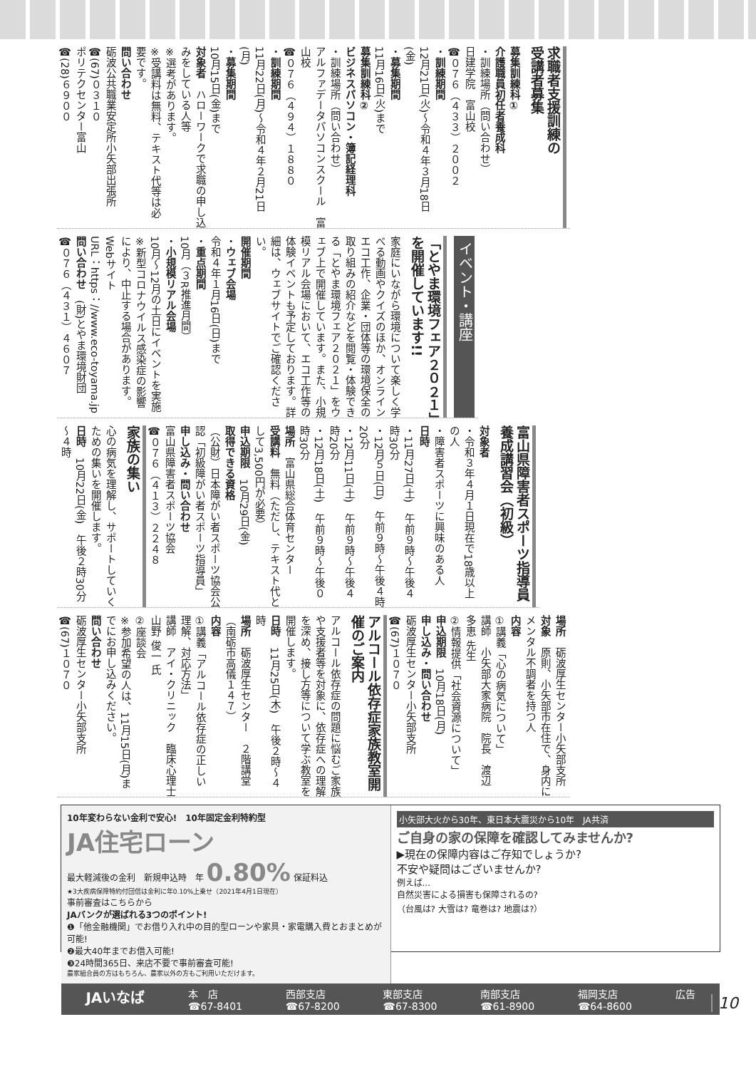求職者支援訓練の
受講者募集
募集訓練科①
介護職員初任者養成科
・訓練場所（問い合わせ）
日建学院　富山校
☎０７６（４３３）２００２
・訓練期間
12月21日(火)～令和４年３月18日(金)
・募集期間
11月16日(火)まで
募集訓練科②
ビジネスパソコン・簿記経理科
・訓練場所（問い合わせ）
アルファデータパソコンスクール　富山校
☎０７６（４９４）１８８０
・訓練期間
11月22日(月)～令和４年２月21日(月)
・募集期間
10月15日(金)まで
対象者　ハローワークで求職の申し込みをしている人等
※選考があります。
※受講料は無料、テキスト代等は必要です。
問い合わせ
砺波公共職業安定所小矢部出張所
☎(67)０３１０
ポリテクセンター富山
☎(28)６９００
イベント・講座
「とやま環境フェア２０２１」を開催しています!!
家庭にいながら環境について楽しく学べる動画やクイズのほか、オンラインエコ工作、企業・団体等の環境保全の取り組みの紹介などを閲覧・体験できる「とやま環境フェア２０２１」をウェブ上で開催しています。また、小規模リアル会場において、エコ工作等の体験イベントも予定しております。詳細は、ウェブサイトでご確認ください。
開催期間
・ウェブ会場
令和４年１月16日(日)まで
・重点期間
10月（３R推進月間）
・小規模リアル会場
10月～12月の土日にイベントを実施
※新型コロナウイルス感染症の影響により、中止する場合があります。
Webサイト
URL：https：//www.eco-toyama.jp
問い合わせ　(財)とやま環境財団
☎０７６（４３１）４６０７
富山県障害者スポーツ指導員養成講習会（初級）
対象者
・令和３年４月１日現在で18歳以上の人
・障害者スポーツに興味のある人
日時
・11月27日(土)　午前９時～午後４時30分
・12月５日(日)　午前９時～午後４時20分
・12月11日(土)　午前９時～午後４時20分
・12月18日(土)　午前９時～午後０時30分
場所　富山県総合体育センター
受講料　無料（ただし、テキスト代として3,500円が必要）
申込期限　10月29日(金)
取得できる資格
（公財）日本障がい者スポーツ協会公認「初級障がい者スポーツ指導員」
申し込み・問い合わせ
富山県障害者スポーツ協会
☎０７６（４１３）２２４８
家族の集い
心の病気を理解し、サポートしていくための集いを開催します。
日時　10月22日(金)　午後２時30分～４時
場所　砺波厚生センター小矢部支所
対象　原則、小矢部市在住で、身内にメンタル不調者を持つ人
内容
①講義「心の病気について」
講師　小矢部大家病院　院長　渡辺 多恵 先生
②情報提供「社会資源について」
申込期限　10月18日(月)
申し込み・問い合わせ
砺波厚生センター小矢部支所
☎(67)１０７０
アルコール依存症家族教室開催のご案内
アルコール依存症の問題に悩むご家族や支援者等を対象に、依存症への理解を深め、接し方等について学ぶ教室を開催します。
日時　11月25日(木)　午後２時～４時
場所　砺波厚生センター　２階講堂（南砺市高儀１４７）
内容
①講義「アルコール依存症の正しい理解、対応方法」
講師　アイ・クリニック　臨床心理士　山野 俊一 氏
②座談会
※参加希望の人は、11月15日(月)までにお申し込みください。
問い合わせ
砺波厚生センター小矢部支所
☎(67)１０７０
10年変わらない金利で安心!　10年固定金利特約型
JA住宅ローン
最大軽減後の金利　新規申込時　年 0.80% 保証料込
★3大疾病保障特約付団信は金利に年0.10%上乗せ（2021年4月1日現在）
事前審査はこちらから
JAバンクが選ばれる3つのポイント!
❶「他金融機関」でお借り入れ中の目的型ローンや家具・家電購入費とおまとめが可能!
❷最大40年までお借入可能!
❸24時間365日、来店不要で事前審査可能!
農家組合員の方はもちろん、農家以外の方もご利用いただけます。
小矢部大火から30年、東日本大震災から10年　JA共済
ご自身の家の保障を確認してみませんか?
▶現在の保障内容はご存知でしょうか?
不安や疑問はございませんか?
例えば...
自然災害による損害も保障されるの?
（台風は? 大雪は? 竜巻は? 地震は?）
JAいなば 本　店
☎67-8401 西部支店
☎67-8200 東部支店
☎67-8300 南部支店
☎61-8900 福岡支店
☎64-8600 広告
10